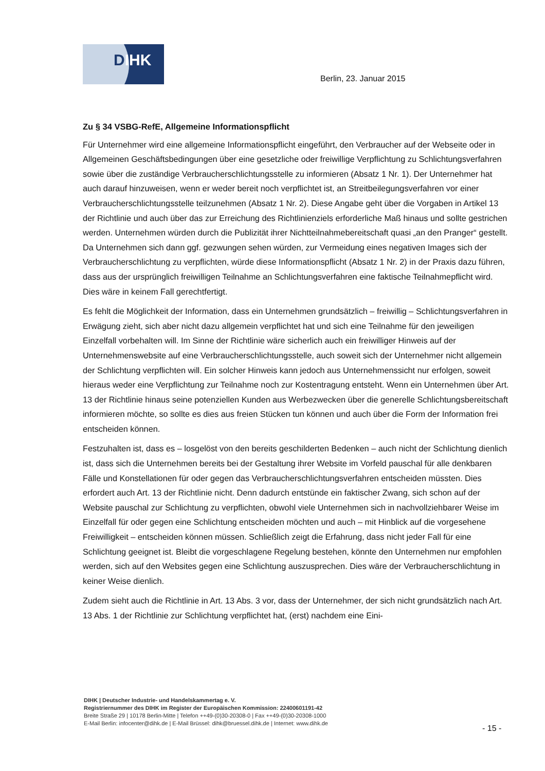DIHK
Berlin, 23. Januar 2015
Zu § 34 VSBG-RefE, Allgemeine Informationspflicht
Für Unternehmer wird eine allgemeine Informationspflicht eingeführt, den Verbraucher auf der Webseite oder in Allgemeinen Geschäftsbedingungen über eine gesetzliche oder freiwillige Verpflichtung zu Schlichtungsverfahren sowie über die zuständige Verbraucherschlichtungsstelle zu informieren (Absatz 1 Nr. 1). Der Unternehmer hat auch darauf hinzuweisen, wenn er weder bereit noch verpflichtet ist, an Streitbeilegungsverfahren vor einer Verbraucherschlichtungsstelle teilzunehmen (Absatz 1 Nr. 2). Diese Angabe geht über die Vorgaben in Artikel 13 der Richtlinie und auch über das zur Erreichung des Richtlinienziels erforderliche Maß hinaus und sollte gestrichen werden. Unternehmen würden durch die Publizität ihrer Nichtteilnahmebereitschaft quasi „an den Pranger“ gestellt. Da Unternehmen sich dann ggf. gezwungen sehen würden, zur Vermeidung eines negativen Images sich der Verbraucherschlichtung zu verpflichten, würde diese Informationspflicht (Absatz 1 Nr. 2) in der Praxis dazu führen, dass aus der ursprünglich freiwilligen Teilnahme an Schlichtungsverfahren eine faktische Teilnahmepflicht wird. Dies wäre in keinem Fall gerechtfertigt.
Es fehlt die Möglichkeit der Information, dass ein Unternehmen grundsätzlich – freiwillig – Schlichtungsverfahren in Erwägung zieht, sich aber nicht dazu allgemein verpflichtet hat und sich eine Teilnahme für den jeweiligen Einzelfall vorbehalten will. Im Sinne der Richtlinie wäre sicherlich auch ein freiwilliger Hinweis auf der Unternehmenswebsite auf eine Verbraucherschlichtungsstelle, auch soweit sich der Unternehmer nicht allgemein der Schlichtung verpflichten will. Ein solcher Hinweis kann jedoch aus Unternehmenssicht nur erfolgen, soweit hieraus weder eine Verpflichtung zur Teilnahme noch zur Kostentragung entsteht. Wenn ein Unternehmen über Art. 13 der Richtlinie hinaus seine potenziellen Kunden aus Werbezwecken über die generelle Schlichtungsbereitschaft informieren möchte, so sollte es dies aus freien Stücken tun können und auch über die Form der Information frei entscheiden können.
Festzuhalten ist, dass es – losgelöst von den bereits geschilderten Bedenken – auch nicht der Schlichtung dienlich ist, dass sich die Unternehmen bereits bei der Gestaltung ihrer Website im Vorfeld pauschal für alle denkbaren Fälle und Konstellationen für oder gegen das Verbraucherschlichtungsverfahren entscheiden müssten. Dies erfordert auch Art. 13 der Richtlinie nicht. Denn dadurch entstünde ein faktischer Zwang, sich schon auf der Website pauschal zur Schlichtung zu verpflichten, obwohl viele Unternehmen sich in nachvollziehbarer Weise im Einzelfall für oder gegen eine Schlichtung entscheiden möchten und auch – mit Hinblick auf die vorgesehene Freiwilligkeit – entscheiden können müssen. Schließlich zeigt die Erfahrung, dass nicht jeder Fall für eine Schlichtung geeignet ist. Bleibt die vorgeschlagene Regelung bestehen, könnte den Unternehmen nur empfohlen werden, sich auf den Websites gegen eine Schlichtung auszusprechen. Dies wäre der Verbraucherschlichtung in keiner Weise dienlich.
Zudem sieht auch die Richtlinie in Art. 13 Abs. 3 vor, dass der Unternehmer, der sich nicht grundsätzlich nach Art. 13 Abs. 1 der Richtlinie zur Schlichtung verpflichtet hat, (erst) nachdem eine Eini-
DIHK | Deutscher Industrie- und Handelskammertag e. V.
Registriernummer des DIHK im Register der Europäischen Kommission: 22400601191-42
Breite Straße 29 | 10178 Berlin-Mitte | Telefon ++49-(0)30-20308-0 | Fax ++49-(0)30-20308-1000
E-Mail Berlin: infocenter@dihk.de | E-Mail Brüssel: dihk@bruessel.dihk.de | Internet: www.dihk.de
- 15 -